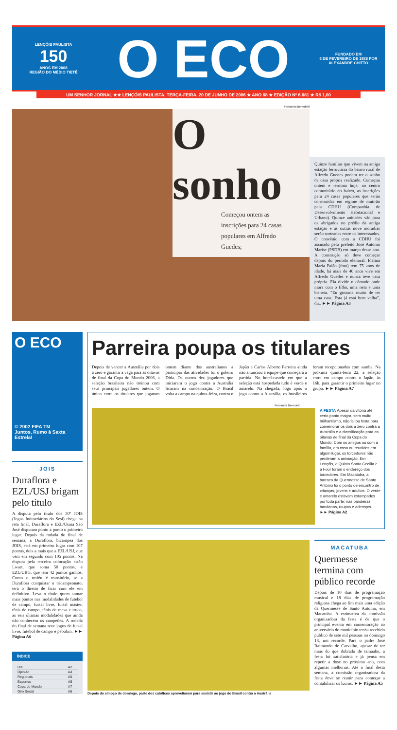LENÇÓIS PAULISTA
150
ANOS EM 2008
REGIÃO DO MÉDIO TIETÊ
O ECO
FUNDADO EM
6 DE FEVEREIRO DE 1938 POR
ALEXANDRE CHITTO
UM SENHOR JORNAL ★★ LENÇÓIS PAULISTA, TERÇA-FEIRA, 20 DE JUNHO DE 2006 ★ ANO 68 ★ EDIÇÃO Nº 6.081 ★ R$ 1,00
Fernanda Benedetti
O sonho
Começou ontem as inscrições para 24 casas populares em Alfredo Guedes;
Quinze famílias que vivem na antiga estação ferroviária do bairro rural de Alfredo Guedes podem ter o sonho da casa própria realizado. Começou ontem e termina hoje, no centro comunitário do bairro, as inscrições para 24 casas populares que serão construídas em regime de mutirão pela CDHU (Companhia de Desenvolvimento Habitacional e Urbano). Quinze unidades vão para os abrigados no prédio da antiga estação e as outras nove moradias serão sorteadas entre os interessados. O convênio com a CDHU foi assinado pelo prefeito José Antonio Marise (PSDB) em março desse ano. A construção só deve começar depois do período eleitoral. Idalina Maria Paião (foto) tem 75 anos de idade, há mais de 40 anos vive em Alfredo Guedes e nunca teve casa própria. Ela divide o cômodo onde mora com o filho, uma neta e uma bisneta. “Eu gostaria muito de ter uma casa. Esta já está bem velha”, diz. ►► Página A3
O ECO
© 2002 FIFA TM
Juntos, Rumo à Sexta Estrela!
JOIS
Duraflora e EZL/USJ brigam pelo título
A disputa pelo título dos 50º JOIS (Jogos Industriários do Sesi) chega na reta final. Duraflora e EZL/Usina São José disputam ponto a ponto o primeiro lugar. Depois da rodada do final de semana, a Duraflora, bicampeã dos JOIS, está em primeiro lugar com 107 pontos, dois a mais que a EZL/USJ, que vem em segundo com 105 pontos. Na disputa pela terceira colocação estão Lwart, que soma 50 pontos, e EZL/UBG, que tem 42 pontos ganhos. Como o troféu é transitório, se a Duraflora conquistar o tricampeonato, terá o direito de ficar com ele em definitivo. Leva o título quem somar mais pontos nas modalidades de futebol de campo, futsal livre, futsal master, tênis de campo, tênis de mesa e truco, as seis últimas modalidades que ainda não conhecem os campeões. A rodada do final de semana teve jogos de futsal livre, futebol de campo e pebolim. ►► Página A6
ÍNDICE
| Dia | A2 |
| Opinião | A4 |
| Regionais | A5 |
| Esportes | A6 |
| Copa do Mundo | A7 |
| Giro Social | A8 |
Parreira poupa os titulares
Depois de vencer a Austrália por dois a zero e garantir a vaga para as oitavas de final da Copa do Mundo 2006, a seleção brasileira não treinou com seus principais jogadores ontem. O único entre os titulares que jogaram ontem diante dos australianos a participar das atividades foi o goleiro Dida. Os outros dez jogadores que iniciaram o jogo contra a Austrália ficaram na concentração. O Brasil volta a campo na quinta-feira, contra o Japão e Carlos Alberto Parreira ainda não anunciou a equipe que começará a partida. No hotel-castelo em que a seleção está hospedada tudo é verde e amarelo. Na chegada, logo após o jogo contra a Austrália, os brasileiros foram recepcionados com samba. Na próxima quinta-feira 22, a seleção entra em campo contra o Japão, às 16h, para garantir o primeiro lugar no grupo. ►► Página A7
Fernanda Benedetti
A FESTA Apesar da vitória até certo ponto magra, sem muito brilhantismo, não faltou festa para comemorar os dois a zero contra a Austrália e a classificação para as oitavas de final da Copa do Mundo. Com os amigos ou com a família, em casa ou reunidos em algum lugar, os torcedores não perderam a animação. Em Lençóis, a Quinta Santa Cecília e a Four foram o endereço dos torcedores. Em Macatuba, a barraca da Quermesse de Santo Antônio foi o ponto de encontro de crianças, jovens e adultos. O verde e amarelo estavam estampados por toda parte: nas bandeiras, bandanas, roupas e adereços. ►► Página A2
Depois do almoço de domingo, parte dos católicos aproveitaram para assistir ao jogo do Brasil contra a Austrália
MACATUBA
Quermesse termina com público recorde
Depois de 10 dias de programação musical e 18 dias de programação religiosa chega ao fim mais uma edição da Quermesse de Santo Antonio, em Macatuba. A estimativa da comissão organizadora da festa é de que o principal evento em comemoração ao aniversário do município tenha recebido público de sete mil pessoas no domingo 18, um recorde. Para o padre José Raimundo de Carvalho, apesar de ter mais do que dobrado de tamanho, a festa foi satisfatória e já pensa em repetir a dose no próximo ano, com algumas melhorias. Até o final desta semana, a comissão organizadora da festa deve se reunir para começar a contabilizar os lucros. ►► Página A5